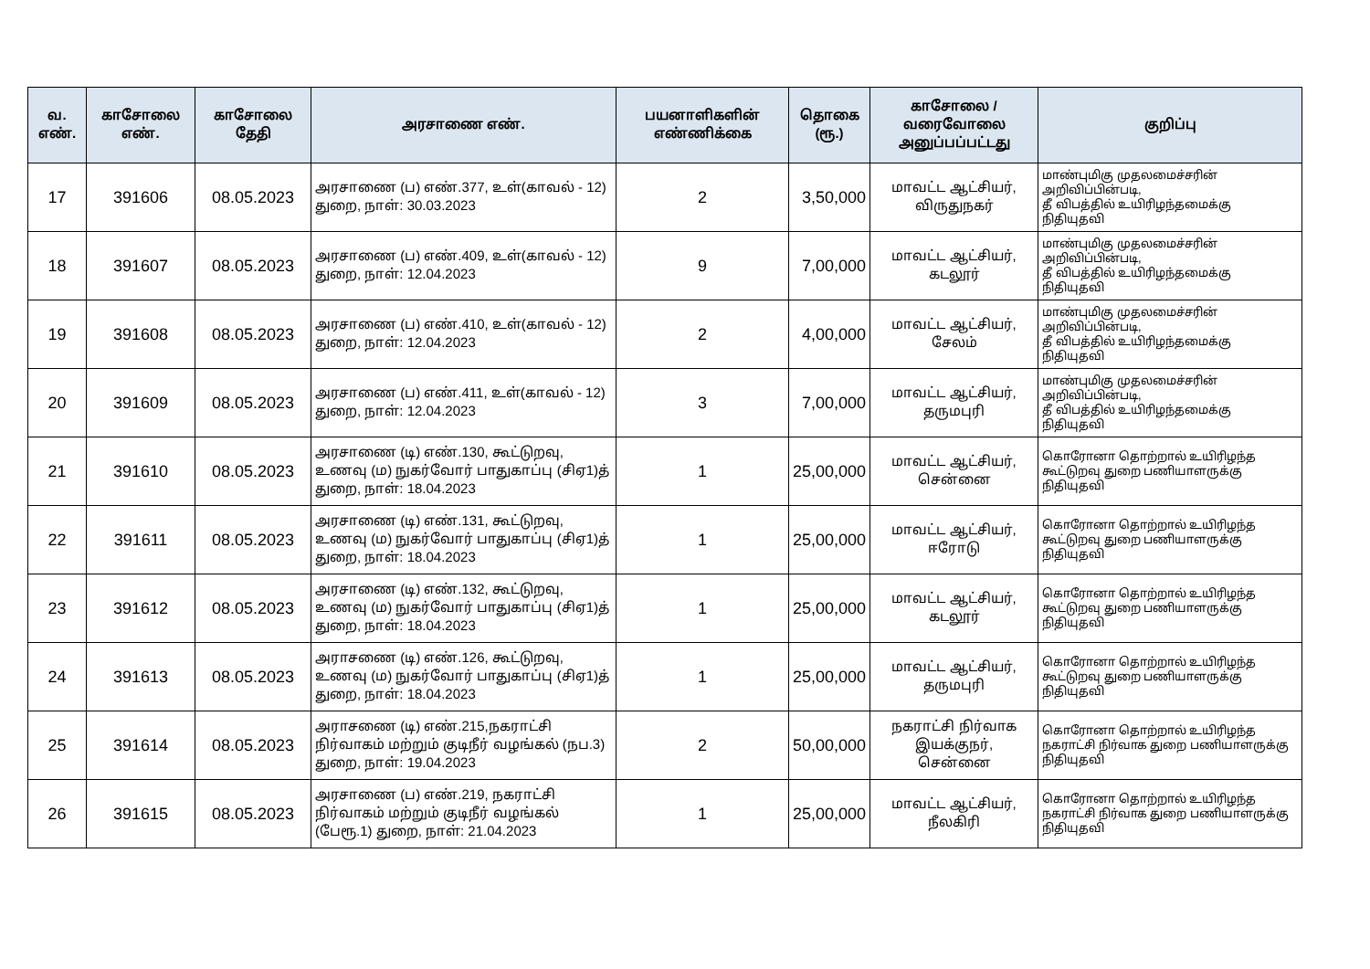| வ. எண். | காசோலை எண். | காசோலை தேதி | அரசாணை எண். | பயனாளிகளின் எண்ணிக்கை | தொகை (ரூ.) | காசோலை / வரைவோலை அனுப்பப்பட்டது | குறிப்பு |
| --- | --- | --- | --- | --- | --- | --- | --- |
| 17 | 391606 | 08.05.2023 | அரசாணை (ப) எண்.377, உள்(காவல் - 12) துறை, நாள்: 30.03.2023 | 2 | 3,50,000 | மாவட்ட ஆட்சியர், விருதுநகர் | மாண்புமிகு முதலமைச்சரின் அறிவிப்பின்படி, தீ விபத்தில் உயிரிழந்தமைக்கு நிதியுதவி |
| 18 | 391607 | 08.05.2023 | அரசாணை (ப) எண்.409, உள்(காவல் - 12) துறை, நாள்: 12.04.2023 | 9 | 7,00,000 | மாவட்ட ஆட்சியர், கடலூர் | மாண்புமிகு முதலமைச்சரின் அறிவிப்பின்படி, தீ விபத்தில் உயிரிழந்தமைக்கு நிதியுதவி |
| 19 | 391608 | 08.05.2023 | அரசாணை (ப) எண்.410, உள்(காவல் - 12) துறை, நாள்: 12.04.2023 | 2 | 4,00,000 | மாவட்ட ஆட்சியர், சேலம் | மாண்புமிகு முதலமைச்சரின் அறிவிப்பின்படி, தீ விபத்தில் உயிரிழந்தமைக்கு நிதியுதவி |
| 20 | 391609 | 08.05.2023 | அரசாணை (ப) எண்.411, உள்(காவல் - 12) துறை, நாள்: 12.04.2023 | 3 | 7,00,000 | மாவட்ட ஆட்சியர், தருமபுரி | மாண்புமிகு முதலமைச்சரின் அறிவிப்பின்படி, தீ விபத்தில் உயிரிழந்தமைக்கு நிதியுதவி |
| 21 | 391610 | 08.05.2023 | அரசாணை (டி) எண்.130, கூட்டுறவு, உணவு (ம) நுகர்வோர் பாதுகாப்பு (சிஏ1)த் துறை, நாள்: 18.04.2023 | 1 | 25,00,000 | மாவட்ட ஆட்சியர், சென்னை | கொரோனா தொற்றால் உயிரிழந்த கூட்டுறவு துறை பணியாளருக்கு நிதியுதவி |
| 22 | 391611 | 08.05.2023 | அரசாணை (டி) எண்.131, கூட்டுறவு, உணவு (ம) நுகர்வோர் பாதுகாப்பு (சிஏ1)த் துறை, நாள்: 18.04.2023 | 1 | 25,00,000 | மாவட்ட ஆட்சியர், ஈரோடு | கொரோனா தொற்றால் உயிரிழந்த கூட்டுறவு துறை பணியாளருக்கு நிதியுதவி |
| 23 | 391612 | 08.05.2023 | அரசாணை (டி) எண்.132, கூட்டுறவு, உணவு (ம) நுகர்வோர் பாதுகாப்பு (சிஏ1)த் துறை, நாள்: 18.04.2023 | 1 | 25,00,000 | மாவட்ட ஆட்சியர், கடலூர் | கொரோனா தொற்றால் உயிரிழந்த கூட்டுறவு துறை பணியாளருக்கு நிதியுதவி |
| 24 | 391613 | 08.05.2023 | அராசணை (டி) எண்.126, கூட்டுறவு, உணவு (ம) நுகர்வோர் பாதுகாப்பு (சிஏ1)த் துறை, நாள்: 18.04.2023 | 1 | 25,00,000 | மாவட்ட ஆட்சியர், தருமபுரி | கொரோனா தொற்றால் உயிரிழந்த கூட்டுறவு துறை பணியாளருக்கு நிதியுதவி |
| 25 | 391614 | 08.05.2023 | அராசணை (டி) எண்.215,நகராட்சி நிர்வாகம் மற்றும் குடிநீர் வழங்கல் (நப.3) துறை, நாள்: 19.04.2023 | 2 | 50,00,000 | நகராட்சி நிர்வாக இயக்குநர், சென்னை | கொரோனா தொற்றால் உயிரிழந்த நகராட்சி நிர்வாக துறை பணியாளருக்கு நிதியுதவி |
| 26 | 391615 | 08.05.2023 | அரசாணை (ப) எண்.219, நகராட்சி நிர்வாகம் மற்றும் குடிநீர் வழங்கல் (பேரூ.1) துறை, நாள்: 21.04.2023 | 1 | 25,00,000 | மாவட்ட ஆட்சியர், நீலகிரி | கொரோனா தொற்றால் உயிரிழந்த நகராட்சி நிர்வாக துறை பணியாளருக்கு நிதியுதவி |